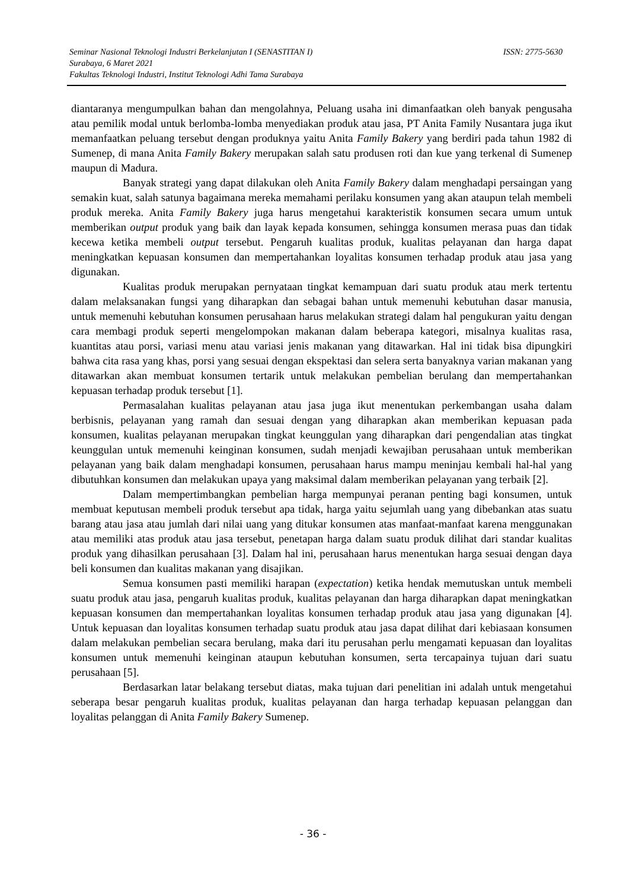Seminar Nasional Teknologi Industri Berkelanjutan I (SENASTITAN I) ISSN: 2775-5630
Surabaya, 6 Maret 2021
Fakultas Teknologi Industri, Institut Teknologi Adhi Tama Surabaya
diantaranya mengumpulkan bahan dan mengolahnya, Peluang usaha ini dimanfaatkan oleh banyak pengusaha atau pemilik modal untuk berlomba-lomba menyediakan produk atau jasa, PT Anita Family Nusantara juga ikut memanfaatkan peluang tersebut dengan produknya yaitu Anita Family Bakery yang berdiri pada tahun 1982 di Sumenep, di mana Anita Family Bakery merupakan salah satu produsen roti dan kue yang terkenal di Sumenep maupun di Madura.
Banyak strategi yang dapat dilakukan oleh Anita Family Bakery dalam menghadapi persaingan yang semakin kuat, salah satunya bagaimana mereka memahami perilaku konsumen yang akan ataupun telah membeli produk mereka. Anita Family Bakery juga harus mengetahui karakteristik konsumen secara umum untuk memberikan output produk yang baik dan layak kepada konsumen, sehingga konsumen merasa puas dan tidak kecewa ketika membeli output tersebut. Pengaruh kualitas produk, kualitas pelayanan dan harga dapat meningkatkan kepuasan konsumen dan mempertahankan loyalitas konsumen terhadap produk atau jasa yang digunakan.
Kualitas produk merupakan pernyataan tingkat kemampuan dari suatu produk atau merk tertentu dalam melaksanakan fungsi yang diharapkan dan sebagai bahan untuk memenuhi kebutuhan dasar manusia, untuk memenuhi kebutuhan konsumen perusahaan harus melakukan strategi dalam hal pengukuran yaitu dengan cara membagi produk seperti mengelompokan makanan dalam beberapa kategori, misalnya kualitas rasa, kuantitas atau porsi, variasi menu atau variasi jenis makanan yang ditawarkan. Hal ini tidak bisa dipungkiri bahwa cita rasa yang khas, porsi yang sesuai dengan ekspektasi dan selera serta banyaknya varian makanan yang ditawarkan akan membuat konsumen tertarik untuk melakukan pembelian berulang dan mempertahankan kepuasan terhadap produk tersebut [1].
Permasalahan kualitas pelayanan atau jasa juga ikut menentukan perkembangan usaha dalam berbisnis, pelayanan yang ramah dan sesuai dengan yang diharapkan akan memberikan kepuasan pada konsumen, kualitas pelayanan merupakan tingkat keunggulan yang diharapkan dari pengendalian atas tingkat keunggulan untuk memenuhi keinginan konsumen, sudah menjadi kewajiban perusahaan untuk memberikan pelayanan yang baik dalam menghadapi konsumen, perusahaan harus mampu meninjau kembali hal-hal yang dibutuhkan konsumen dan melakukan upaya yang maksimal dalam memberikan pelayanan yang terbaik [2].
Dalam mempertimbangkan pembelian harga mempunyai peranan penting bagi konsumen, untuk membuat keputusan membeli produk tersebut apa tidak, harga yaitu sejumlah uang yang dibebankan atas suatu barang atau jasa atau jumlah dari nilai uang yang ditukar konsumen atas manfaat-manfaat karena menggunakan atau memiliki atas produk atau jasa tersebut, penetapan harga dalam suatu produk dilihat dari standar kualitas produk yang dihasilkan perusahaan [3]. Dalam hal ini, perusahaan harus menentukan harga sesuai dengan daya beli konsumen dan kualitas makanan yang disajikan.
Semua konsumen pasti memiliki harapan (expectation) ketika hendak memutuskan untuk membeli suatu produk atau jasa, pengaruh kualitas produk, kualitas pelayanan dan harga diharapkan dapat meningkatkan kepuasan konsumen dan mempertahankan loyalitas konsumen terhadap produk atau jasa yang digunakan [4]. Untuk kepuasan dan loyalitas konsumen terhadap suatu produk atau jasa dapat dilihat dari kebiasaan konsumen dalam melakukan pembelian secara berulang, maka dari itu perusahan perlu mengamati kepuasan dan loyalitas konsumen untuk memenuhi keinginan ataupun kebutuhan konsumen, serta tercapainya tujuan dari suatu perusahaan [5].
Berdasarkan latar belakang tersebut diatas, maka tujuan dari penelitian ini adalah untuk mengetahui seberapa besar pengaruh kualitas produk, kualitas pelayanan dan harga terhadap kepuasan pelanggan dan loyalitas pelanggan di Anita Family Bakery Sumenep.
- 36 -